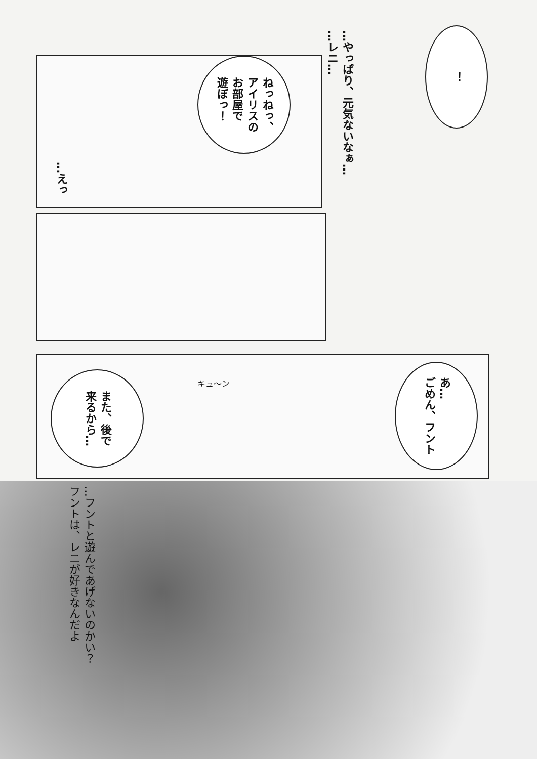…やっぱり、元気ないなぁ…
…レニ…
！
ねっねっ、
アイリスの
お部屋で
遊ぼっ！
…えっ
あ…
ごめん、フント
また、後で
来るから…
キュ〜ン
…フントと遊んであげないのかい？
フントは、レニが好きなんだよ